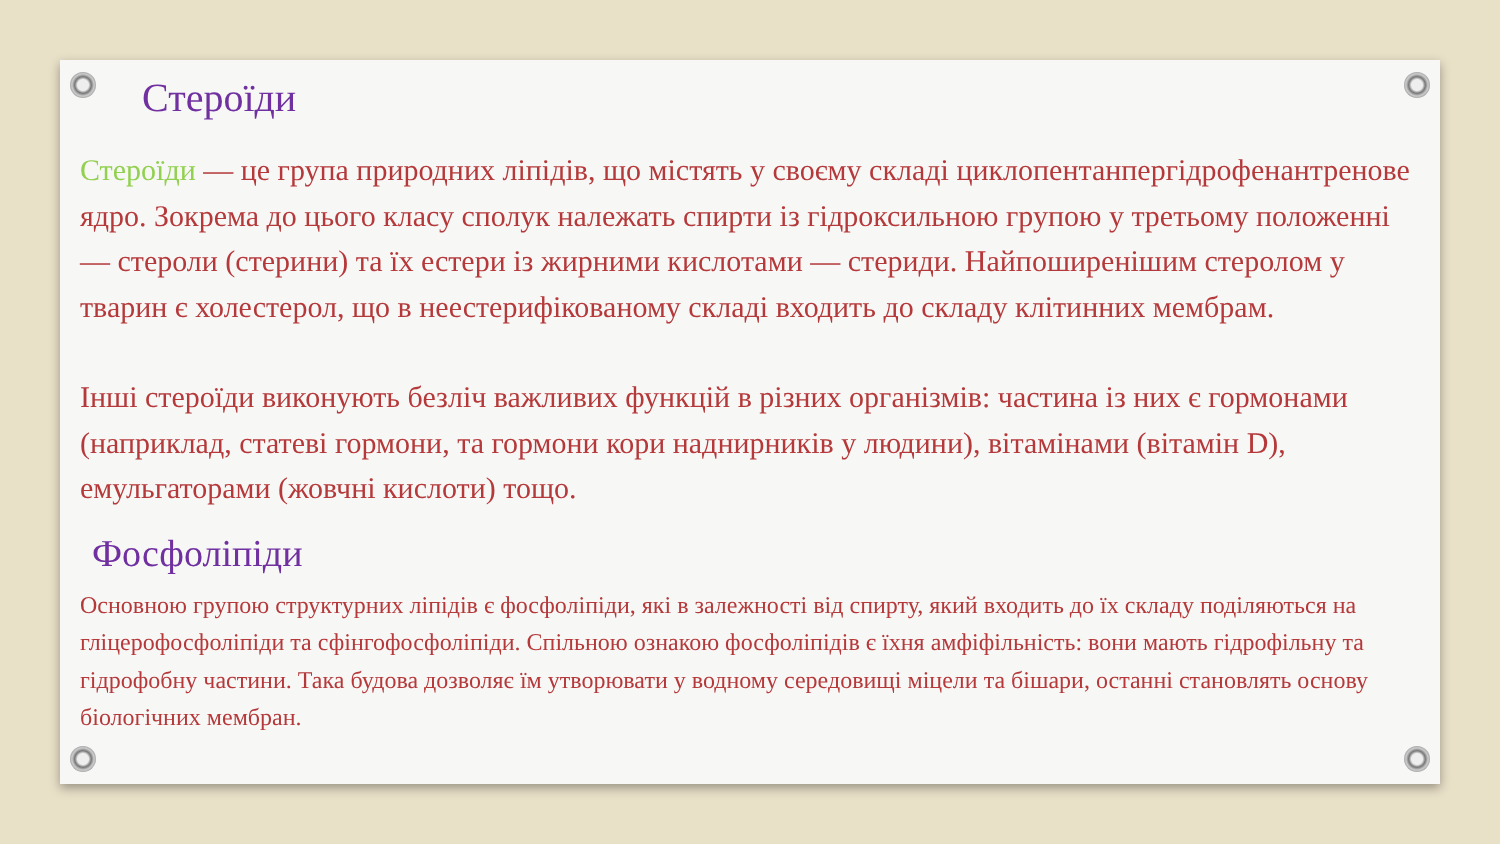Стероїди
Стероїди — це група природних ліпідів, що містять у своєму складі циклопентанпергідрофенантренове ядро. Зокрема до цього класу сполук належать спирти із гідроксильною групою у третьому положенні — стероли (стерини) та їх естери із жирними кислотами — стериди. Найпоширенішим стеролом у тварин є холестерол, що в неестерифікованому складі входить до складу клітинних мембрам.
Інші стероїди виконують безліч важливих функцій в різних організмів: частина із них є гормонами (наприклад, статеві гормони, та гормони кори наднирників у людини), вітамінами (вітамін D), емульгаторами (жовчні кислоти) тощо.
Фосфоліпіди
Основною групою структурних ліпідів є фосфоліпіди, які в залежності від спирту, який входить до їх складу поділяються на гліцерофосфоліпіди та сфінгофосфоліпіди. Спільною ознакою фосфоліпідів є їхня амфіфільність: вони мають гідрофільну та гідрофобну частини. Така будова дозволяє їм утворювати у водному середовищі міцели та бішари, останні становлять основу біологічних мембран.